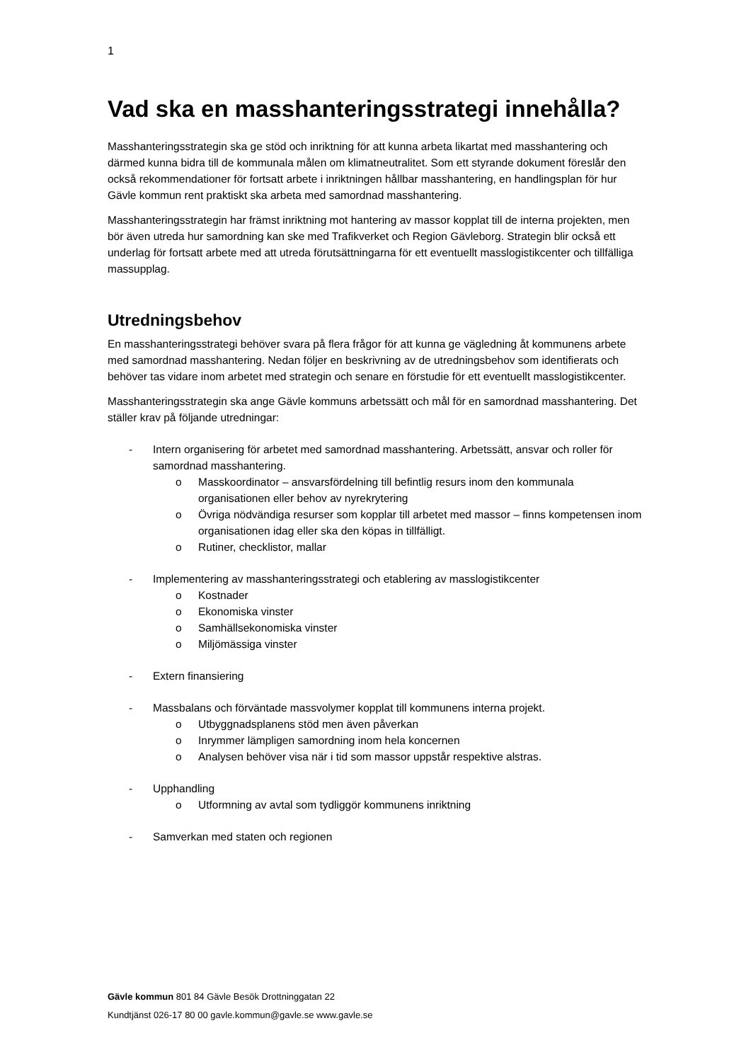1
Vad ska en masshanteringsstrategi innehålla?
Masshanteringsstrategin ska ge stöd och inriktning för att kunna arbeta likartat med masshantering och därmed kunna bidra till de kommunala målen om klimatneutralitet. Som ett styrande dokument föreslår den också rekommendationer för fortsatt arbete i inriktningen hållbar masshantering, en handlingsplan för hur Gävle kommun rent praktiskt ska arbeta med samordnad masshantering.
Masshanteringsstrategin har främst inriktning mot hantering av massor kopplat till de interna projekten, men bör även utreda hur samordning kan ske med Trafikverket och Region Gävleborg. Strategin blir också ett underlag för fortsatt arbete med att utreda förutsättningarna för ett eventuellt masslogistikcenter och tillfälliga massupplag.
Utredningsbehov
En masshanteringsstrategi behöver svara på flera frågor för att kunna ge vägledning åt kommunens arbete med samordnad masshantering. Nedan följer en beskrivning av de utredningsbehov som identifierats och behöver tas vidare inom arbetet med strategin och senare en förstudie för ett eventuellt masslogistikcenter.
Masshanteringsstrategin ska ange Gävle kommuns arbetssätt och mål för en samordnad masshantering. Det ställer krav på följande utredningar:
- Intern organisering för arbetet med samordnad masshantering. Arbetssätt, ansvar och roller för samordnad masshantering.
o Masskoordinator – ansvarsfördelning till befintlig resurs inom den kommunala organisationen eller behov av nyrekrytering
o Övriga nödvändiga resurser som kopplar till arbetet med massor – finns kompetensen inom organisationen idag eller ska den köpas in tillfälligt.
o Rutiner, checklistor, mallar
- Implementering av masshanteringsstrategi och etablering av masslogistikcenter
o Kostnader
o Ekonomiska vinster
o Samhällsekonomiska vinster
o Miljömässiga vinster
- Extern finansiering
- Massbalans och förväntade massvolymer kopplat till kommunens interna projekt.
o Utbyggnadsplanens stöd men även påverkan
o Inrymmer lämpligen samordning inom hela koncernen
o Analysen behöver visa när i tid som massor uppstår respektive alstras.
- Upphandling
o Utformning av avtal som tydliggör kommunens inriktning
- Samverkan med staten och regionen
Gävle kommun 801 84 Gävle Besök Drottninggatan 22
Kundtjänst 026-17 80 00 gavle.kommun@gavle.se www.gavle.se